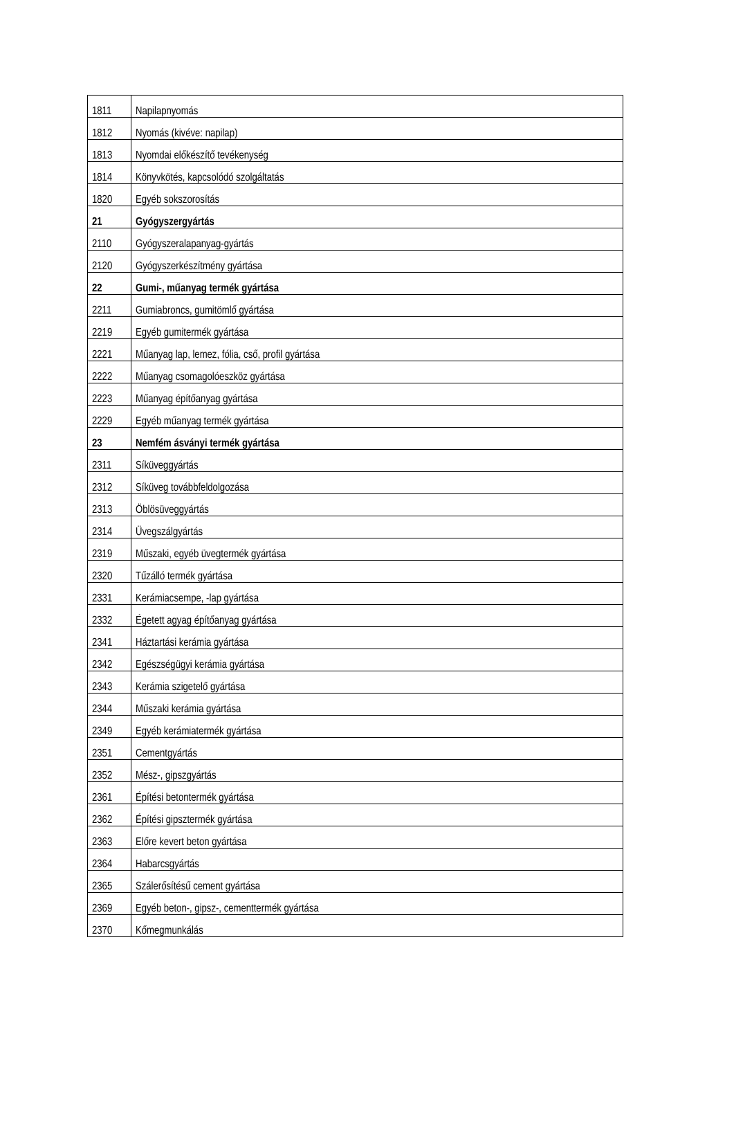| 1811 | Napilapnyomás |
| 1812 | Nyomás (kivéve: napilap) |
| 1813 | Nyomdai előkészítő tevékenység |
| 1814 | Könyvkötés, kapcsolódó szolgáltatás |
| 1820 | Egyéb sokszorosítás |
| 21 | Gyógyszergyártás |
| 2110 | Gyógyszeralapanyag-gyártás |
| 2120 | Gyógyszerkészítmény gyártása |
| 22 | Gumi-, műanyag termék gyártása |
| 2211 | Gumiabroncs, gumitömlő gyártása |
| 2219 | Egyéb gumitermék gyártása |
| 2221 | Műanyag lap, lemez, fólia, cső, profil gyártása |
| 2222 | Műanyag csomagolóeszköz gyártása |
| 2223 | Műanyag építőanyag gyártása |
| 2229 | Egyéb műanyag termék gyártása |
| 23 | Nemfém ásványi termék gyártása |
| 2311 | Síküveggyártás |
| 2312 | Síküveg továbbfeldolgozása |
| 2313 | Öblösüveggyártás |
| 2314 | Üvegszálgyártás |
| 2319 | Műszaki, egyéb üvegtermék gyártása |
| 2320 | Tűzálló termék gyártása |
| 2331 | Kerámiacsempe, -lap gyártása |
| 2332 | Égetett agyag építőanyag gyártása |
| 2341 | Háztartási kerámia gyártása |
| 2342 | Egészségügyi kerámia gyártása |
| 2343 | Kerámia szigetelő gyártása |
| 2344 | Műszaki kerámia gyártása |
| 2349 | Egyéb kerámiatermék gyártása |
| 2351 | Cementgyártás |
| 2352 | Mész-, gipszgyártás |
| 2361 | Építési betontermék gyártása |
| 2362 | Építési gipsztermék gyártása |
| 2363 | Előre kevert beton gyártása |
| 2364 | Habarcsgyártás |
| 2365 | Szálerősítésű cement gyártása |
| 2369 | Egyéb beton-, gipsz-, cementtermék gyártása |
| 2370 | Kőmegmunkálás |